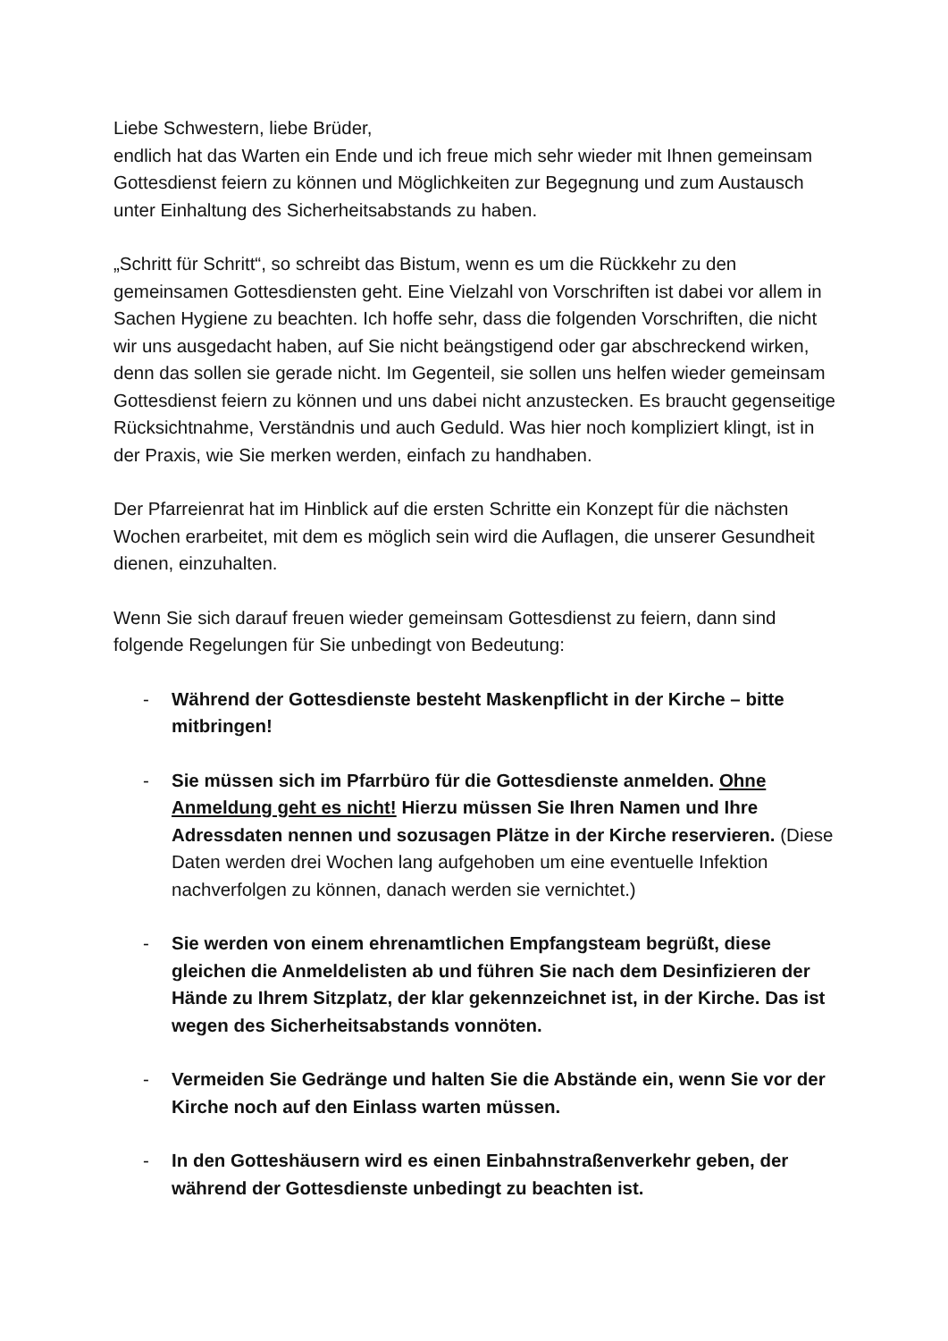Liebe Schwestern, liebe Brüder,
endlich hat das Warten ein Ende und ich freue mich sehr wieder mit Ihnen gemeinsam Gottesdienst feiern zu können und Möglichkeiten zur Begegnung und zum Austausch unter Einhaltung des Sicherheitsabstands zu haben.
„Schritt für Schritt“, so schreibt das Bistum, wenn es um die Rückkehr zu den gemeinsamen Gottesdiensten geht. Eine Vielzahl von Vorschriften ist dabei vor allem in Sachen Hygiene zu beachten. Ich hoffe sehr, dass die folgenden Vorschriften, die nicht wir uns ausgedacht haben, auf Sie nicht beängstigend oder gar abschreckend wirken, denn das sollen sie gerade nicht. Im Gegenteil, sie sollen uns helfen wieder gemeinsam Gottesdienst feiern zu können und uns dabei nicht anzustecken. Es braucht gegenseitige Rücksichtnahme, Verständnis und auch Geduld. Was hier noch kompliziert klingt, ist in der Praxis, wie Sie merken werden, einfach zu handhaben.
Der Pfarreienrat hat im Hinblick auf die ersten Schritte ein Konzept für die nächsten Wochen erarbeitet, mit dem es möglich sein wird die Auflagen, die unserer Gesundheit dienen, einzuhalten.
Wenn Sie sich darauf freuen wieder gemeinsam Gottesdienst zu feiern, dann sind folgende Regelungen für Sie unbedingt von Bedeutung:
- Während der Gottesdienste besteht Maskenpflicht in der Kirche – bitte mitbringen!
- Sie müssen sich im Pfarrbüro für die Gottesdienste anmelden. Ohne Anmeldung geht es nicht! Hierzu müssen Sie Ihren Namen und Ihre Adressdaten nennen und sozusagen Plätze in der Kirche reservieren. (Diese Daten werden drei Wochen lang aufgehoben um eine eventuelle Infektion nachverfolgen zu können, danach werden sie vernichtet.)
- Sie werden von einem ehrenamtlichen Empfangsteam begrüßt, diese gleichen die Anmeldelisten ab und führen Sie nach dem Desinfizieren der Hände zu Ihrem Sitzplatz, der klar gekennzeichnet ist, in der Kirche. Das ist wegen des Sicherheitsabstands vonnöten.
- Vermeiden Sie Gedränge und halten Sie die Abstände ein, wenn Sie vor der Kirche noch auf den Einlass warten müssen.
- In den Gotteshäusern wird es einen Einbahnstraßenverkehr geben, der während der Gottesdienste unbedingt zu beachten ist.